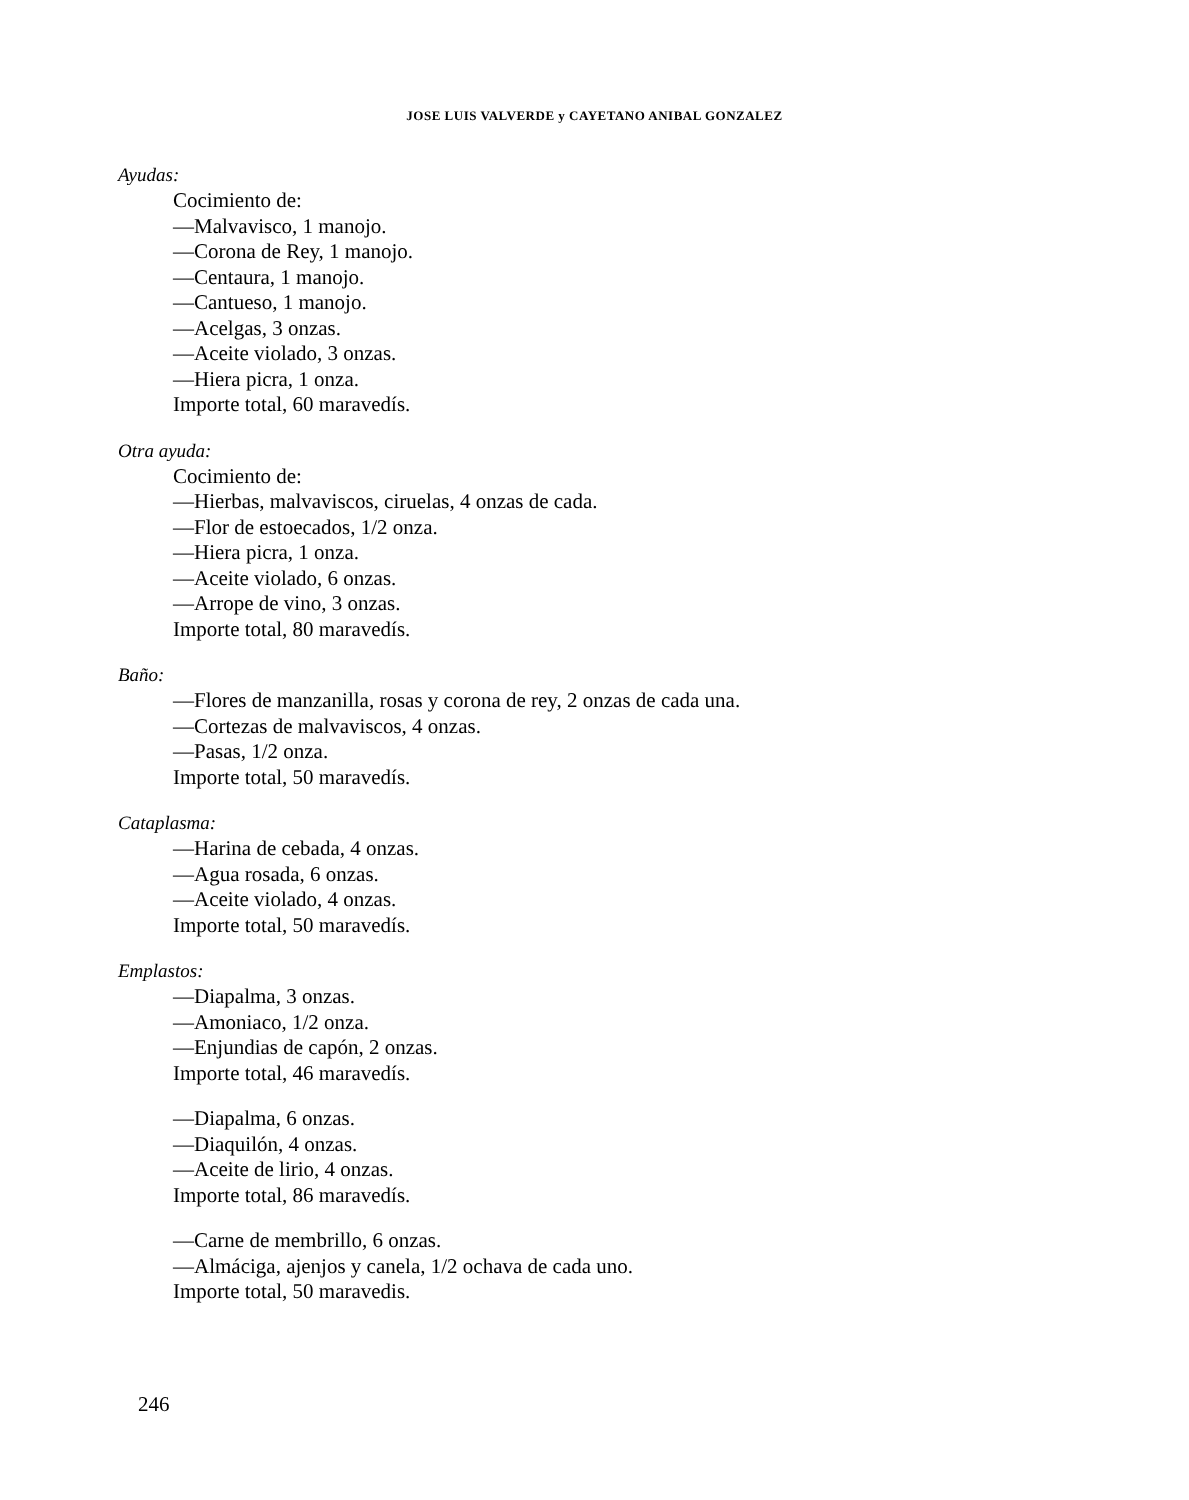JOSE LUIS VALVERDE y CAYETANO ANIBAL GONZALEZ
Ayudas:
Cocimiento de:
—Malvavisco, 1 manojo.
—Corona de Rey, 1 manojo.
—Centaura, 1 manojo.
—Cantueso, 1 manojo.
—Acelgas, 3 onzas.
—Aceite violado, 3 onzas.
—Hiera picra, 1 onza.
Importe total, 60 maravedís.
Otra ayuda:
Cocimiento de:
—Hierbas, malvaviscos, ciruelas, 4 onzas de cada.
—Flor de estoecados, 1/2 onza.
—Hiera picra, 1 onza.
—Aceite violado, 6 onzas.
—Arrope de vino, 3 onzas.
Importe total, 80 maravedís.
Baño:
—Flores de manzanilla, rosas y corona de rey, 2 onzas de cada una.
—Cortezas de malvaviscos, 4 onzas.
—Pasas, 1/2 onza.
Importe total, 50 maravedís.
Cataplasma:
—Harina de cebada, 4 onzas.
—Agua rosada, 6 onzas.
—Aceite violado, 4 onzas.
Importe total, 50 maravedís.
Emplastos:
—Diapalma, 3 onzas.
—Amoniaco, 1/2 onza.
—Enjundias de capón, 2 onzas.
Importe total, 46 maravedís.
—Diapalma, 6 onzas.
—Diaquilón, 4 onzas.
—Aceite de lirio, 4 onzas.
Importe total, 86 maravedís.
—Carne de membrillo, 6 onzas.
—Almáciga, ajenjos y canela, 1/2 ochava de cada uno.
Importe total, 50 maravedis.
246